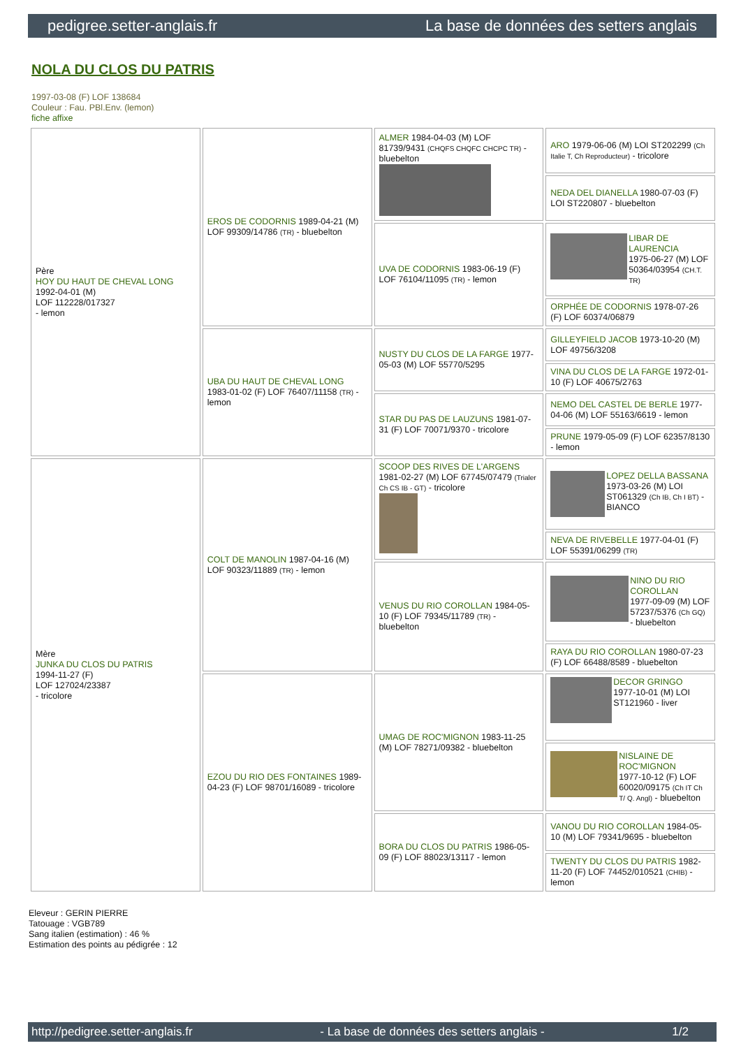pedigree.setter-anglais.fr La base de données des setters anglais
NOLA DU CLOS DU PATRIS
1997-03-08 (F) LOF 138684
Couleur : Fau. PBl.Env. (lemon)
fiche affixe
| Père HOY DU HAUT DE CHEVAL LONG 1992-04-01 (M) LOF 112228/017327 - lemon | EROS DE CODORNIS 1989-04-21 (M) LOF 99309/14786 (TR) - bluebelton | ALMER 1984-04-03 (M) LOF 81739/9431 (CHQFS CHQFC CHCPC TR) - bluebelton | ARO 1979-06-06 (M) LOI ST202299 (Ch Italie T, Ch Reproducteur) - tricolore |
| | | | NEDA DEL DIANELLA 1980-07-03 (F) LOI ST220807 - bluebelton |
| | | UVA DE CODORNIS 1983-06-19 (F) LOF 76104/11095 (TR) - lemon | LIBAR DE LAURENCIA 1975-06-27 (M) LOF 50364/03954 (CH.T. TR) |
| | | | ORPHÉE DE CODORNIS 1978-07-26 (F) LOF 60374/06879 |
| | UBA DU HAUT DE CHEVAL LONG 1983-01-02 (F) LOF 76407/11158 (TR) - lemon | NUSTY DU CLOS DE LA FARGE 1977-05-03 (M) LOF 55770/5295 | GILLEYFIELD JACOB 1973-10-20 (M) LOF 49756/3208 |
| | | | VINA DU CLOS DE LA FARGE 1972-01-10 (F) LOF 40675/2763 |
| | | STAR DU PAS DE LAUZUNS 1981-07-31 (F) LOF 70071/9370 - tricolore | NEMO DEL CASTEL DE BERLE 1977-04-06 (M) LOF 55163/6619 - lemon |
| | | | PRUNE 1979-05-09 (F) LOF 62357/8130 - lemon |
| Mère JUNKA DU CLOS DU PATRIS 1994-11-27 (F) LOF 127024/23387 - tricolore | COLT DE MANOLIN 1987-04-16 (M) LOF 90323/11889 (TR) - lemon | SCOOP DES RIVES DE L'ARGENS 1981-02-27 (M) LOF 67745/07479 (Trialer Ch CS IB - GT) - tricolore | LOPEZ DELLA BASSANA 1973-03-26 (M) LOI ST061329 (Ch IB, Ch I BT) - BIANCO |
| | | | NEVA DE RIVEBELLE 1977-04-01 (F) LOF 55391/06299 (TR) |
| | | VENUS DU RIO COROLLAN 1984-05-10 (F) LOF 79345/11789 (TR) - bluebelton | NINO DU RIO COROLLAN 1977-09-09 (M) LOF 57237/5376 (Ch GQ) - bluebelton |
| | | | RAYA DU RIO COROLLAN 1980-07-23 (F) LOF 66488/8589 - bluebelton |
| | EZOU DU RIO DES FONTAINES 1989-04-23 (F) LOF 98701/16089 - tricolore | UMAG DE ROC'MIGNON 1983-11-25 (M) LOF 78271/09382 - bluebelton | DECOR GRINGO 1977-10-01 (M) LOI ST121960 - liver |
| | | | NISLAINE DE ROC'MIGNON 1977-10-12 (F) LOF 60020/09175 (Ch IT Ch T/ Q. Angl) - bluebelton |
| | | BORA DU CLOS DU PATRIS 1986-05-09 (F) LOF 88023/13117 - lemon | VANOU DU RIO COROLLAN 1984-05-10 (M) LOF 79341/9695 - bluebelton |
| | | | TWENTY DU CLOS DU PATRIS 1982-11-20 (F) LOF 74452/010521 (CHIB) - lemon |
Eleveur : GERIN PIERRE
Tatouage : VGB789
Sang italien (estimation) : 46 %
Estimation des points au pédigrée : 12
http://pedigree.setter-anglais.fr - La base de données des setters anglais - 1/2